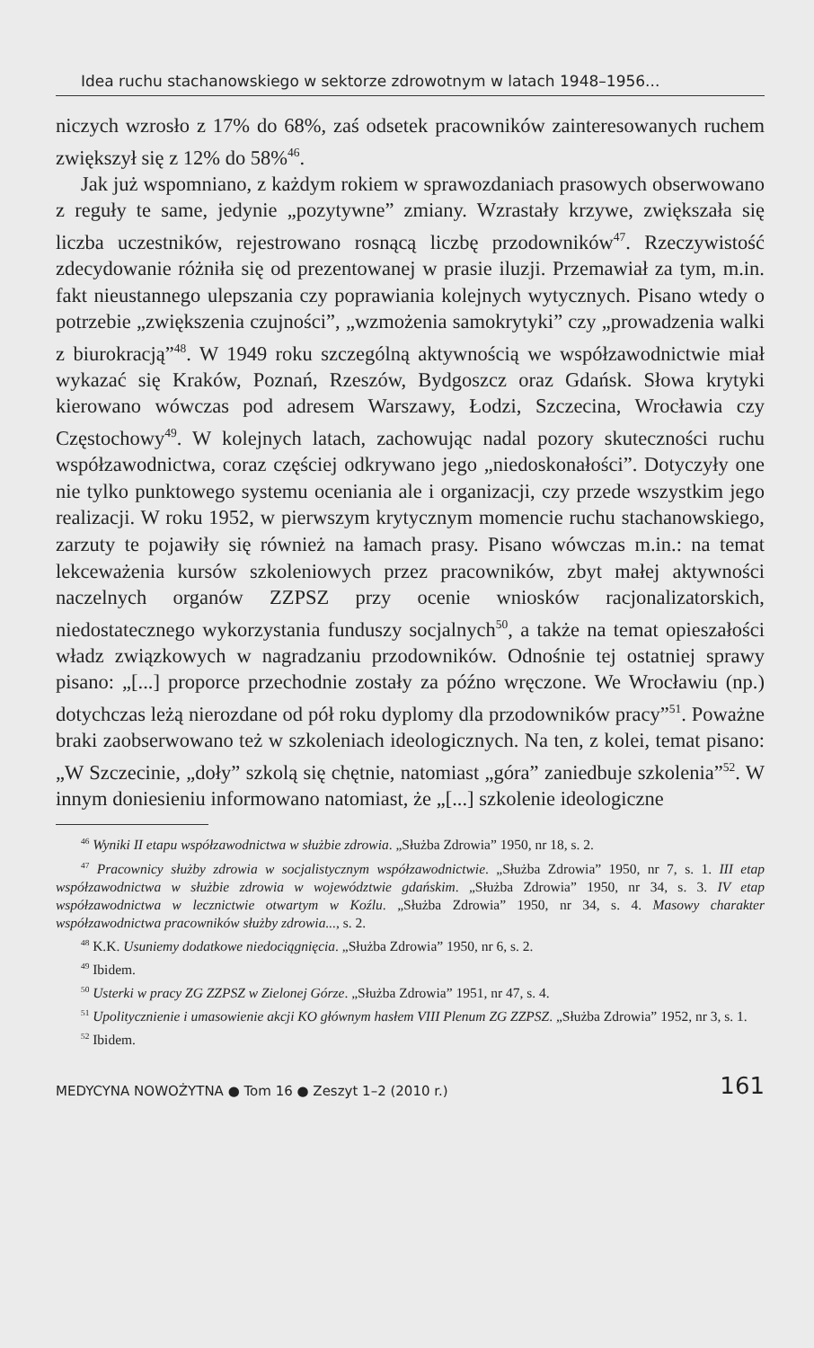Idea ruchu stachanowskiego w sektorze zdrowotnym w latach 1948–1956...
niczych wzrosło z 17% do 68%, zaś odsetek pracowników zainteresowanych ruchem zwiększył się z 12% do 58%<sup>46</sup>.
Jak już wspomniano, z każdym rokiem w sprawozdaniach prasowych obserwowano z reguły te same, jedynie „pozytywne” zmiany. Wzrastały krzywe, zwiększała się liczba uczestników, rejestrowano rosnącą liczbę przodowników<sup>47</sup>. Rzeczywistość zdecydowanie różniła się od prezentowanej w prasie iluzji. Przemawiał za tym, m.in. fakt nieustannego ulepszania czy poprawiania kolejnych wytycznych. Pisano wtedy o potrzebie „zwiększenia czujności”, „wzmożenia samokrytyki” czy „prowadzenia walki z biurokracją”<sup>48</sup>. W 1949 roku szczególną aktywnością we współzawodnictwie miał wykazać się Kraków, Poznań, Rzeszów, Bydgoszcz oraz Gdańsk. Słowa krytyki kierowano wówczas pod adresem Warszawy, Łodzi, Szczecina, Wrocławia czy Częstochowy<sup>49</sup>. W kolejnych latach, zachowując nadal pozory skuteczności ruchu współzawodnictwa, coraz częściej odkrywano jego „niedoskonałości”. Dotyczyły one nie tylko punktowego systemu oceniania ale i organizacji, czy przede wszystkim jego realizacji. W roku 1952, w pierwszym krytycznym momencie ruchu stachanowskiego, zarzuty te pojawiły się również na łamach prasy. Pisano wówczas m.in.: na temat lekceważenia kursów szkoleniowych przez pracowników, zbyt małej aktywności naczelnych organów ZZPSZ przy ocenie wniosków racjonalizatorskich, niedostatecznego wykorzystania funduszy socjalnych<sup>50</sup>, a także na temat opieszałości władz związkowych w nagradzaniu przodowników. Odnośnie tej ostatniej sprawy pisano: „[...] proporce przechodnie zostały za późno wręczone. We Wrocławiu (np.) dotychczas leżą nierozdane od pół roku dyplomy dla przodowników pracy”<sup>51</sup>. Poważne braki zaobserwowano też w szkoleniach ideologicznych. Na ten, z kolei, temat pisano: „W Szczecinie, „doły” szkolą się chętnie, natomiast „góra” zaniedbuje szkolenia”<sup>52</sup>. W innym doniesieniu informowano natomiast, że „[...] szkolenie ideologiczne
<sup>46</sup> Wyniki II etapu współzawodnictwa w służbie zdrowia. „Służba Zdrowia” 1950, nr 18, s. 2.
<sup>47</sup> Pracownicy służby zdrowia w socjalistycznym współzawodnictwie. „Służba Zdrowia” 1950, nr 7, s. 1. III etap współzawodnictwa w służbie zdrowia w województwie gdańskim. „Służba Zdrowia” 1950, nr 34, s. 3. IV etap współzawodnictwa w lecznictwie otwartym w Koźlu. „Służba Zdrowia” 1950, nr 34, s. 4. Masowy charakter współzawodnictwa pracowników służby zdrowia..., s. 2.
<sup>48</sup> K.K. Usuniemy dodatkowe niedociągnięcia. „Służba Zdrowia” 1950, nr 6, s. 2.
<sup>49</sup> Ibidem.
<sup>50</sup> Usterki w pracy ZG ZZPSZ w Zielonej Górze. „Służba Zdrowia” 1951, nr 47, s. 4.
<sup>51</sup> Upolitycznienie i umasowienie akcji KO głównym hasłem VIII Plenum ZG ZZPSZ. „Służba Zdrowia” 1952, nr 3, s. 1.
<sup>52</sup> Ibidem.
MEDYCYNA NOWOŻYTNA ● Tom 16 ● Zeszyt 1–2 (2010 r.) 161